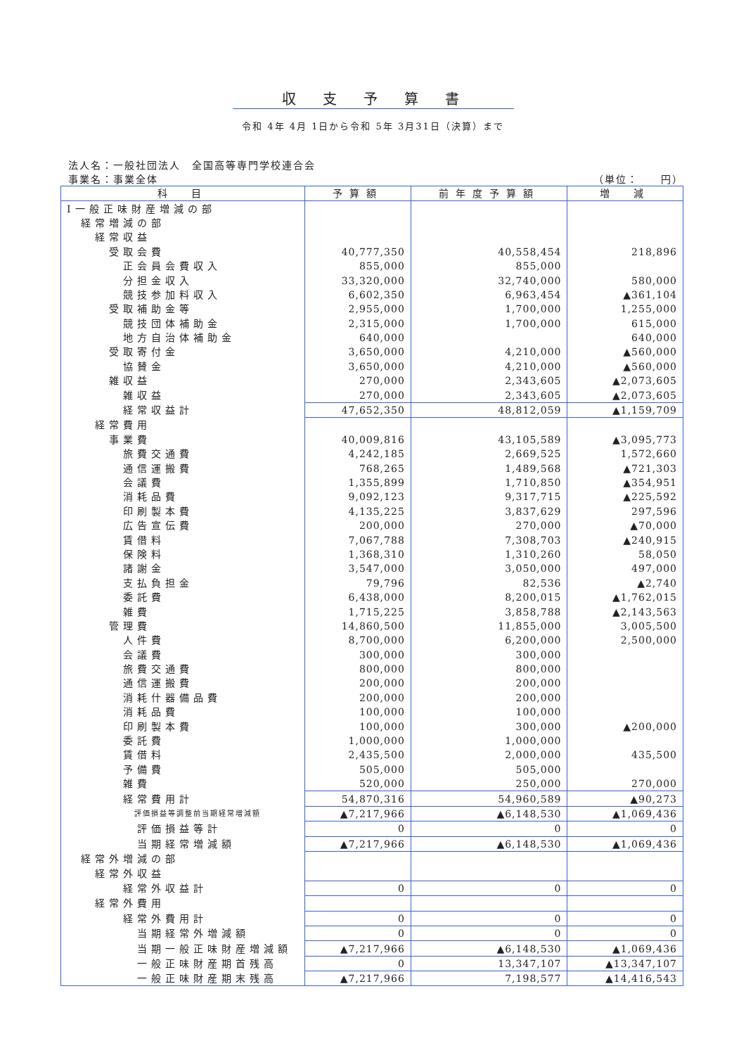収支予算書
令和 4年 4月 1日から令和 5年 3月31日（決算）まで
法人名：一般社団法人　全国高等専門学校連合会
事業名：事業全体 （単位：　　円）
| 科 目 | 予算額 | 前年度予算額 | 増 減 |
| --- | --- | --- | --- |
| Ⅰ一般正味財産増減の部 | | | |
| 経常増減の部 | | | |
| 経常収益 | | | |
| 受取会費 | 40,777,350 | 40,558,454 | 218,896 |
| 正会員会費収入 | 855,000 | 855,000 | |
| 分担金収入 | 33,320,000 | 32,740,000 | 580,000 |
| 競技参加料収入 | 6,602,350 | 6,963,454 | ▲361,104 |
| 受取補助金等 | 2,955,000 | 1,700,000 | 1,255,000 |
| 競技団体補助金 | 2,315,000 | 1,700,000 | 615,000 |
| 地方自治体補助金 | 640,000 | | 640,000 |
| 受取寄付金 | 3,650,000 | 4,210,000 | ▲560,000 |
| 協賛金 | 3,650,000 | 4,210,000 | ▲560,000 |
| 雑収益 | 270,000 | 2,343,605 | ▲2,073,605 |
| 雑収益 | 270,000 | 2,343,605 | ▲2,073,605 |
| 経常収益計 | 47,652,350 | 48,812,059 | ▲1,159,709 |
| 経常費用 | | | |
| 事業費 | 40,009,816 | 43,105,589 | ▲3,095,773 |
| 旅費交通費 | 4,242,185 | 2,669,525 | 1,572,660 |
| 通信運搬費 | 768,265 | 1,489,568 | ▲721,303 |
| 会議費 | 1,355,899 | 1,710,850 | ▲354,951 |
| 消耗品費 | 9,092,123 | 9,317,715 | ▲225,592 |
| 印刷製本費 | 4,135,225 | 3,837,629 | 297,596 |
| 広告宣伝費 | 200,000 | 270,000 | ▲70,000 |
| 賃借料 | 7,067,788 | 7,308,703 | ▲240,915 |
| 保険料 | 1,368,310 | 1,310,260 | 58,050 |
| 諸謝金 | 3,547,000 | 3,050,000 | 497,000 |
| 支払負担金 | 79,796 | 82,536 | ▲2,740 |
| 委託費 | 6,438,000 | 8,200,015 | ▲1,762,015 |
| 雑費 | 1,715,225 | 3,858,788 | ▲2,143,563 |
| 管理費 | 14,860,500 | 11,855,000 | 3,005,500 |
| 人件費 | 8,700,000 | 6,200,000 | 2,500,000 |
| 会議費 | 300,000 | 300,000 | |
| 旅費交通費 | 800,000 | 800,000 | |
| 通信運搬費 | 200,000 | 200,000 | |
| 消耗什器備品費 | 200,000 | 200,000 | |
| 消耗品費 | 100,000 | 100,000 | |
| 印刷製本費 | 100,000 | 300,000 | ▲200,000 |
| 委託費 | 1,000,000 | 1,000,000 | |
| 賃借料 | 2,435,500 | 2,000,000 | 435,500 |
| 予備費 | 505,000 | 505,000 | |
| 雑費 | 520,000 | 250,000 | 270,000 |
| 経常費用計 | 54,870,316 | 54,960,589 | ▲90,273 |
| 評価損益等調整前当期経常増減額 | ▲7,217,966 | ▲6,148,530 | ▲1,069,436 |
| 評価損益等計 | 0 | 0 | 0 |
| 当期経常増減額 | ▲7,217,966 | ▲6,148,530 | ▲1,069,436 |
| 経常外増減の部 | | | |
| 経常外収益 | | | |
| 経常外収益計 | 0 | 0 | 0 |
| 経常外費用 | | | |
| 経常外費用計 | 0 | 0 | 0 |
| 当期経常外増減額 | 0 | 0 | 0 |
| 当期一般正味財産増減額 | ▲7,217,966 | ▲6,148,530 | ▲1,069,436 |
| 一般正味財産期首残高 | 0 | 13,347,107 | ▲13,347,107 |
| 一般正味財産期末残高 | ▲7,217,966 | 7,198,577 | ▲14,416,543 |